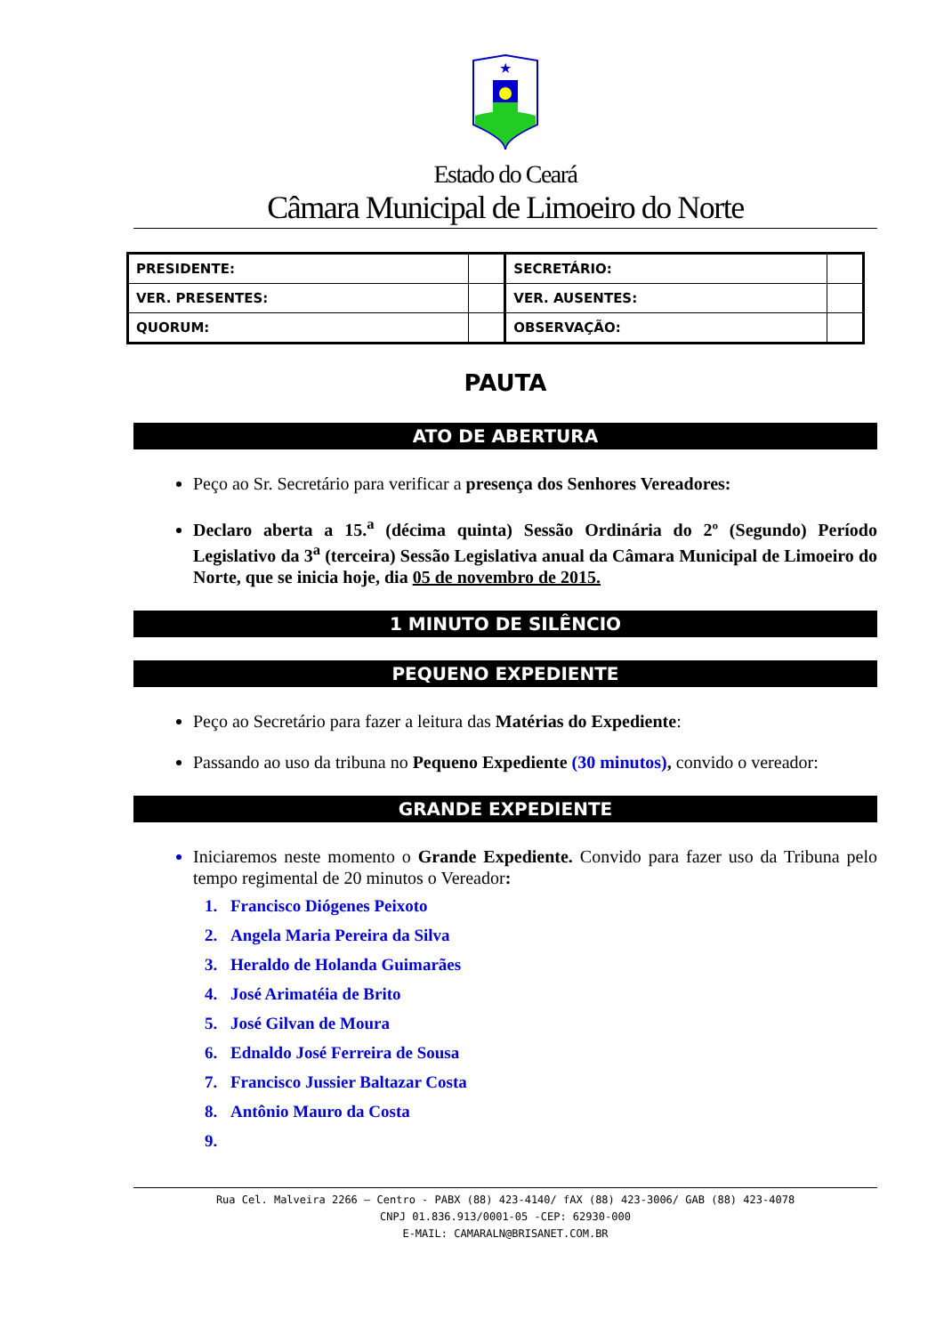★
Estado do Ceará
Câmara Municipal de Limoeiro do Norte
| PRESIDENTE: | | SECRETÁRIO: | |
| VER. PRESENTES: | | VER. AUSENTES: | |
| QUORUM: | | OBSERVAÇÃO: | |
PAUTA
ATO DE ABERTURA
Peço ao Sr. Secretário para verificar a presença dos Senhores Vereadores:
Declaro aberta a 15.<sup>a</sup> (décima quinta) Sessão Ordinária do 2º (Segundo) Período Legislativo da 3<sup>a</sup> (terceira) Sessão Legislativa anual da Câmara Municipal de Limoeiro do Norte, que se inicia hoje, dia 05 de novembro de 2015.
1 MINUTO DE SILÊNCIO
PEQUENO EXPEDIENTE
Peço ao Secretário para fazer a leitura das Matérias do Expediente:
Passando ao uso da tribuna no Pequeno Expediente (30 minutos), convido o vereador:
GRANDE EXPEDIENTE
Iniciaremos neste momento o Grande Expediente. Convido para fazer uso da Tribuna pelo tempo regimental de 20 minutos o Vereador:
1. Francisco Diógenes Peixoto
2. Angela Maria Pereira da Silva
3. Heraldo de Holanda Guimarães
4. José Arimatéia de Brito
5. José Gilvan de Moura
6. Ednaldo José Ferreira de Sousa
7. Francisco Jussier Baltazar Costa
8. Antônio Mauro da Costa
Rua Cel. Malveira 2266 – Centro - PABX (88) 423-4140/ fAX (88) 423-3006/ GAB (88) 423-4078
CNPJ 01.836.913/0001-05 -CEP: 62930-000
E-MAIL: CAMARALN@BRISANET.COM.BR